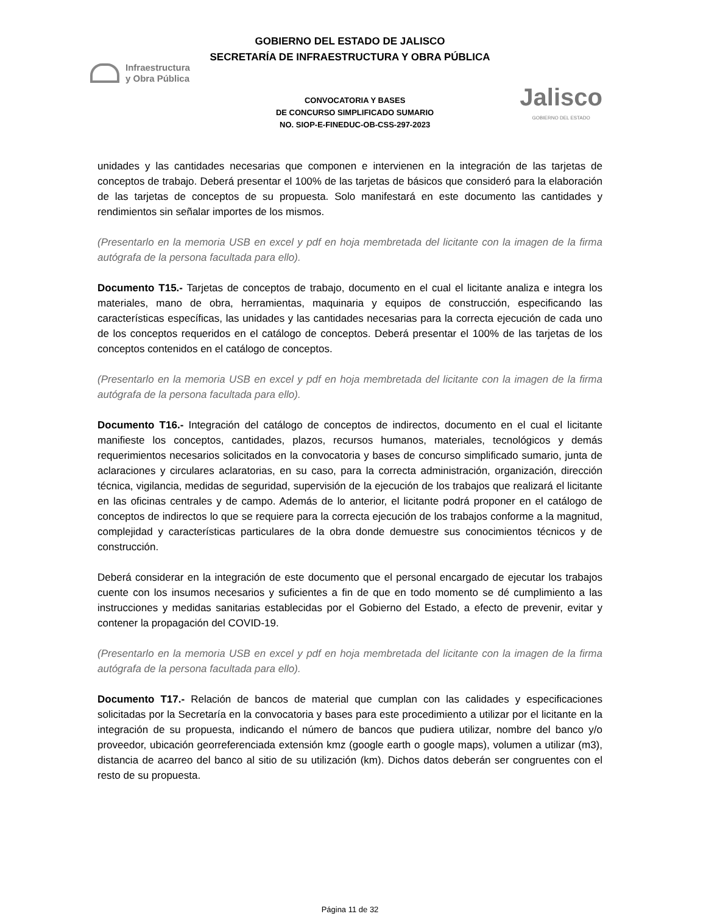GOBIERNO DEL ESTADO DE JALISCO
SECRETARÍA DE INFRAESTRUCTURA Y OBRA PÚBLICA
Infraestructura
y Obra Pública
CONVOCATORIA Y BASES
DE CONCURSO SIMPLIFICADO SUMARIO
NO. SIOP-E-FINEDUC-OB-CSS-297-2023
Jalisco
GOBIERNO DEL ESTADO
unidades y las cantidades necesarias que componen e intervienen en la integración de las tarjetas de conceptos de trabajo. Deberá presentar el 100% de las tarjetas de básicos que consideró para la elaboración de las tarjetas de conceptos de su propuesta. Solo manifestará en este documento las cantidades y rendimientos sin señalar importes de los mismos.
(Presentarlo en la memoria USB en excel y pdf en hoja membretada del licitante con la imagen de la firma autógrafa de la persona facultada para ello).
Documento T15.- Tarjetas de conceptos de trabajo, documento en el cual el licitante analiza e integra los materiales, mano de obra, herramientas, maquinaria y equipos de construcción, especificando las características específicas, las unidades y las cantidades necesarias para la correcta ejecución de cada uno de los conceptos requeridos en el catálogo de conceptos. Deberá presentar el 100% de las tarjetas de los conceptos contenidos en el catálogo de conceptos.
(Presentarlo en la memoria USB en excel y pdf en hoja membretada del licitante con la imagen de la firma autógrafa de la persona facultada para ello).
Documento T16.- Integración del catálogo de conceptos de indirectos, documento en el cual el licitante manifieste los conceptos, cantidades, plazos, recursos humanos, materiales, tecnológicos y demás requerimientos necesarios solicitados en la convocatoria y bases de concurso simplificado sumario, junta de aclaraciones y circulares aclaratorias, en su caso, para la correcta administración, organización, dirección técnica, vigilancia, medidas de seguridad, supervisión de la ejecución de los trabajos que realizará el licitante en las oficinas centrales y de campo. Además de lo anterior, el licitante podrá proponer en el catálogo de conceptos de indirectos lo que se requiere para la correcta ejecución de los trabajos conforme a la magnitud, complejidad y características particulares de la obra donde demuestre sus conocimientos técnicos y de construcción.
Deberá considerar en la integración de este documento que el personal encargado de ejecutar los trabajos cuente con los insumos necesarios y suficientes a fin de que en todo momento se dé cumplimiento a las instrucciones y medidas sanitarias establecidas por el Gobierno del Estado, a efecto de prevenir, evitar y contener la propagación del COVID-19.
(Presentarlo en la memoria USB en excel y pdf en hoja membretada del licitante con la imagen de la firma autógrafa de la persona facultada para ello).
Documento T17.- Relación de bancos de material que cumplan con las calidades y especificaciones solicitadas por la Secretaría en la convocatoria y bases para este procedimiento a utilizar por el licitante en la integración de su propuesta, indicando el número de bancos que pudiera utilizar, nombre del banco y/o proveedor, ubicación georreferenciada extensión kmz (google earth o google maps), volumen a utilizar (m3), distancia de acarreo del banco al sitio de su utilización (km). Dichos datos deberán ser congruentes con el resto de su propuesta.
Página 11 de 32